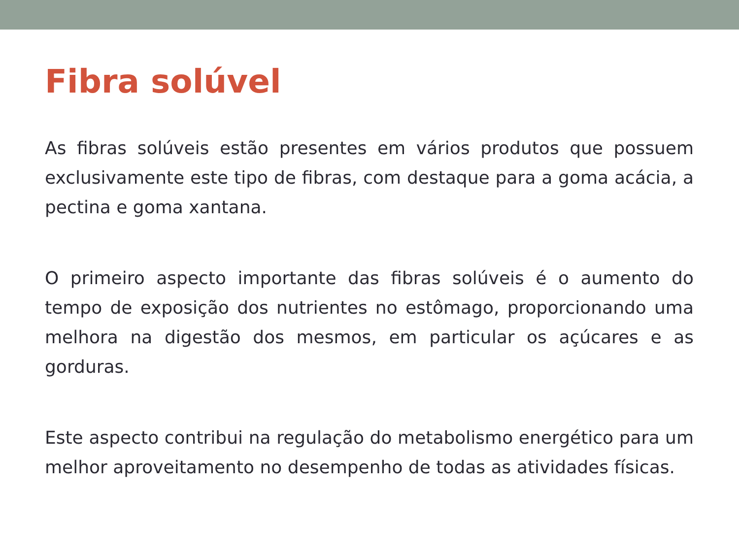Fibra solúvel
As fibras solúveis estão presentes em vários produtos que possuem exclusivamente este tipo de fibras, com destaque para a goma acácia, a pectina e goma xantana.
O primeiro aspecto importante das fibras solúveis é o aumento do tempo de exposição dos nutrientes no estômago, proporcionando uma melhora na digestão dos mesmos, em particular os açúcares e as gorduras.
Este aspecto contribui na regulação do metabolismo energético para um melhor aproveitamento no desempenho de todas as atividades físicas.